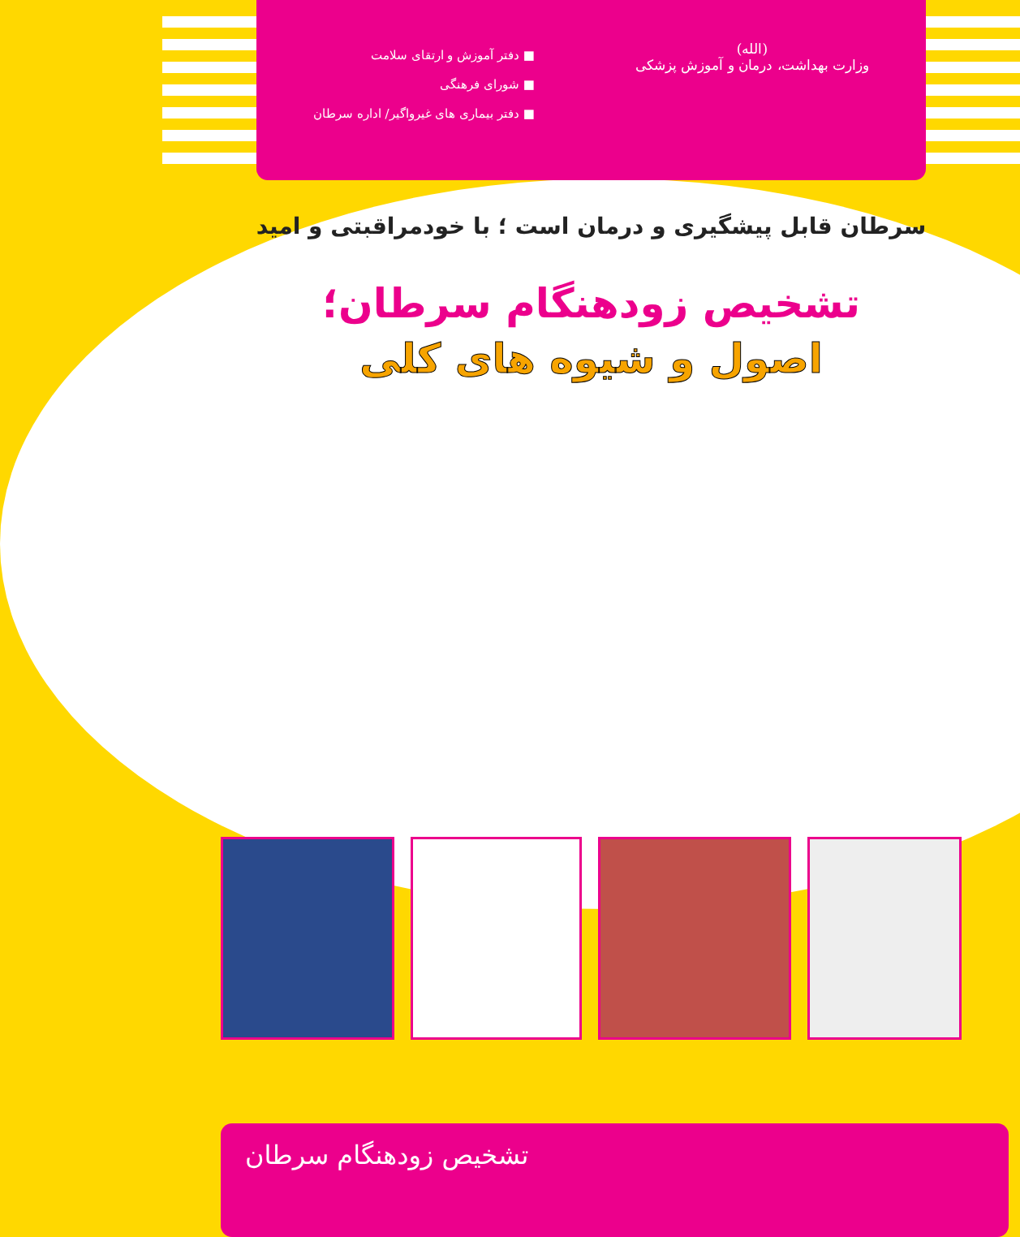(الله)
وزارت بهداشت، درمان و آموزش پزشکی
■ دفتر آموزش و ارتقای سلامت
■ شورای فرهنگی
■ دفتر بیماری های غیرواگیر/ اداره سرطان
سرطان قابل پیشگیری و درمان است ؛ با خودمراقبتی و امید
تشخیص زودهنگام سرطان؛
اصول و شیوه های کلی
تشخیص زودهنگام سرطان